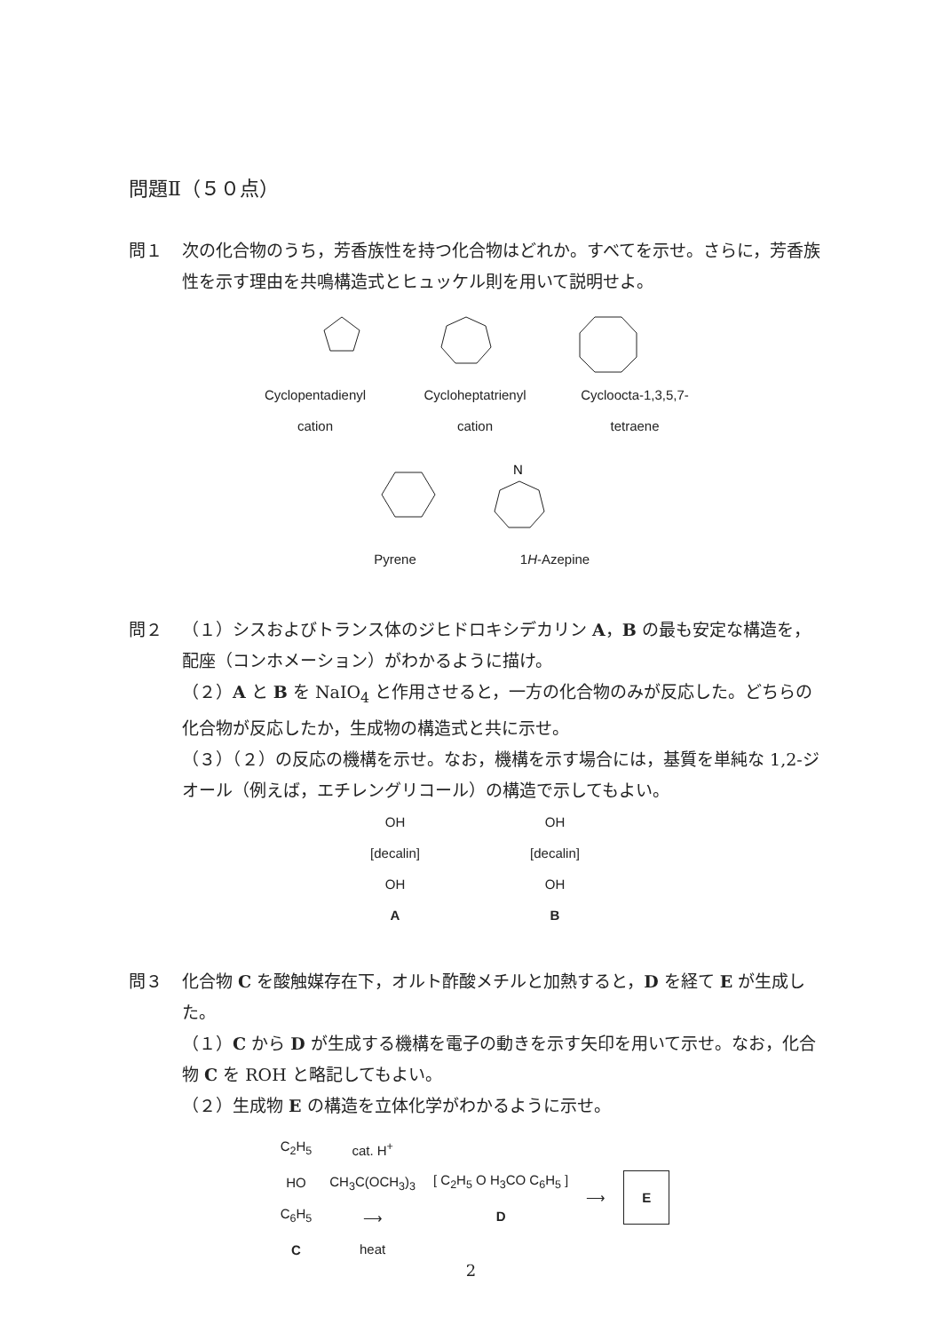問題Ⅱ（５０点）
問１ 次の化合物のうち，芳香族性を持つ化合物はどれか。すべてを示せ。さらに，芳香族性を示す理由を共鳴構造式とヒュッケル則を用いて説明せよ。
Cyclopentadienyl cation
Cycloheptatrienyl cation
Cycloocta-1,3,5,7-tetraene
N
Pyrene 1H-Azepine
問２ （１）シスおよびトランス体のジヒドロキシデカリン A，B の最も安定な構造を，配座（コンホメーション）がわかるように描け。
（２）A と B を NaIO<sub>4</sub> と作用させると，一方の化合物のみが反応した。どちらの化合物が反応したか，生成物の構造式と共に示せ。
（３）（２）の反応の機構を示せ。なお，機構を示す場合には，基質を単純な 1,2-ジオール（例えば，エチレングリコール）の構造で示してもよい。
OH
[decalin]
OH
A
OH
[decalin]
OH
B
問３ 化合物 C を酸触媒存在下，オルト酢酸メチルと加熱すると，D を経て E が生成した。
（１）C から D が生成する機構を電子の動きを示す矢印を用いて示せ。なお，化合物 C を ROH と略記してもよい。
（２）生成物 E の構造を立体化学がわかるように示せ。
C<sub>2</sub>H<sub>5</sub>
HO
C<sub>6</sub>H<sub>5</sub>
C
cat. H<sup>+</sup>
CH<sub>3</sub>C(OCH<sub>3</sub>)<sub>3</sub>
⟶
heat
[ C<sub>2</sub>H<sub>5</sub> O H<sub>3</sub>CO C<sub>6</sub>H<sub>5</sub> ]
D
⟶
E
2